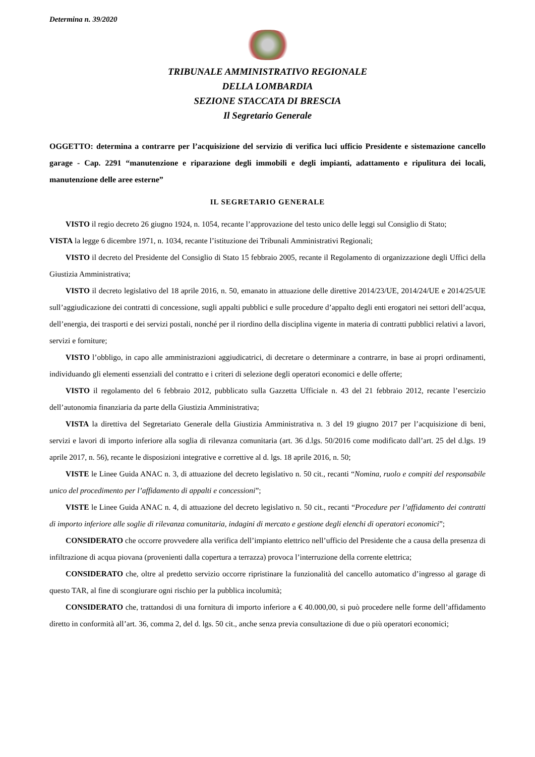Determina n. 39/2020
TRIBUNALE AMMINISTRATIVO REGIONALE
DELLA LOMBARDIA
SEZIONE STACCATA DI BRESCIA
Il Segretario Generale
OGGETTO: determina a contrarre per l’acquisizione del servizio di verifica luci ufficio Presidente e sistemazione cancello garage - Cap. 2291 “manutenzione e riparazione degli immobili e degli impianti, adattamento e ripulitura dei locali, manutenzione delle aree esterne”
IL SEGRETARIO GENERALE
VISTO il regio decreto 26 giugno 1924, n. 1054, recante l’approvazione del testo unico delle leggi sul Consiglio di Stato;
VISTA la legge 6 dicembre 1971, n. 1034, recante l’istituzione dei Tribunali Amministrativi Regionali;
VISTO il decreto del Presidente del Consiglio di Stato 15 febbraio 2005, recante il Regolamento di organizzazione degli Uffici della Giustizia Amministrativa;
VISTO il decreto legislativo del 18 aprile 2016, n. 50, emanato in attuazione delle direttive 2014/23/UE, 2014/24/UE e 2014/25/UE sull’aggiudicazione dei contratti di concessione, sugli appalti pubblici e sulle procedure d’appalto degli enti erogatori nei settori dell’acqua, dell’energia, dei trasporti e dei servizi postali, nonché per il riordino della disciplina vigente in materia di contratti pubblici relativi a lavori, servizi e forniture;
VISTO l’obbligo, in capo alle amministrazioni aggiudicatrici, di decretare o determinare a contrarre, in base ai propri ordinamenti, individuando gli elementi essenziali del contratto e i criteri di selezione degli operatori economici e delle offerte;
VISTO il regolamento del 6 febbraio 2012, pubblicato sulla Gazzetta Ufficiale n. 43 del 21 febbraio 2012, recante l’esercizio dell’autonomia finanziaria da parte della Giustizia Amministrativa;
VISTA la direttiva del Segretariato Generale della Giustizia Amministrativa n. 3 del 19 giugno 2017 per l’acquisizione di beni, servizi e lavori di importo inferiore alla soglia di rilevanza comunitaria (art. 36 d.lgs. 50/2016 come modificato dall’art. 25 del d.lgs. 19 aprile 2017, n. 56), recante le disposizioni integrative e correttive al d. lgs. 18 aprile 2016, n. 50;
VISTE le Linee Guida ANAC n. 3, di attuazione del decreto legislativo n. 50 cit., recanti “Nomina, ruolo e compiti del responsabile unico del procedimento per l’affidamento di appalti e concessioni”;
VISTE le Linee Guida ANAC n. 4, di attuazione del decreto legislativo n. 50 cit., recanti “Procedure per l’affidamento dei contratti di importo inferiore alle soglie di rilevanza comunitaria, indagini di mercato e gestione degli elenchi di operatori economici”;
CONSIDERATO che occorre provvedere alla verifica dell’impianto elettrico nell’ufficio del Presidente che a causa della presenza di infiltrazione di acqua piovana (provenienti dalla copertura a terrazza) provoca l’interruzione della corrente elettrica;
CONSIDERATO che, oltre al predetto servizio occorre ripristinare la funzionalità del cancello automatico d’ingresso al garage di questo TAR, al fine di scongiurare ogni rischio per la pubblica incolumità;
CONSIDERATO che, trattandosi di una fornitura di importo inferiore a € 40.000,00, si può procedere nelle forme dell’affidamento diretto in conformità all’art. 36, comma 2, del d. lgs. 50 cit., anche senza previa consultazione di due o più operatori economici;